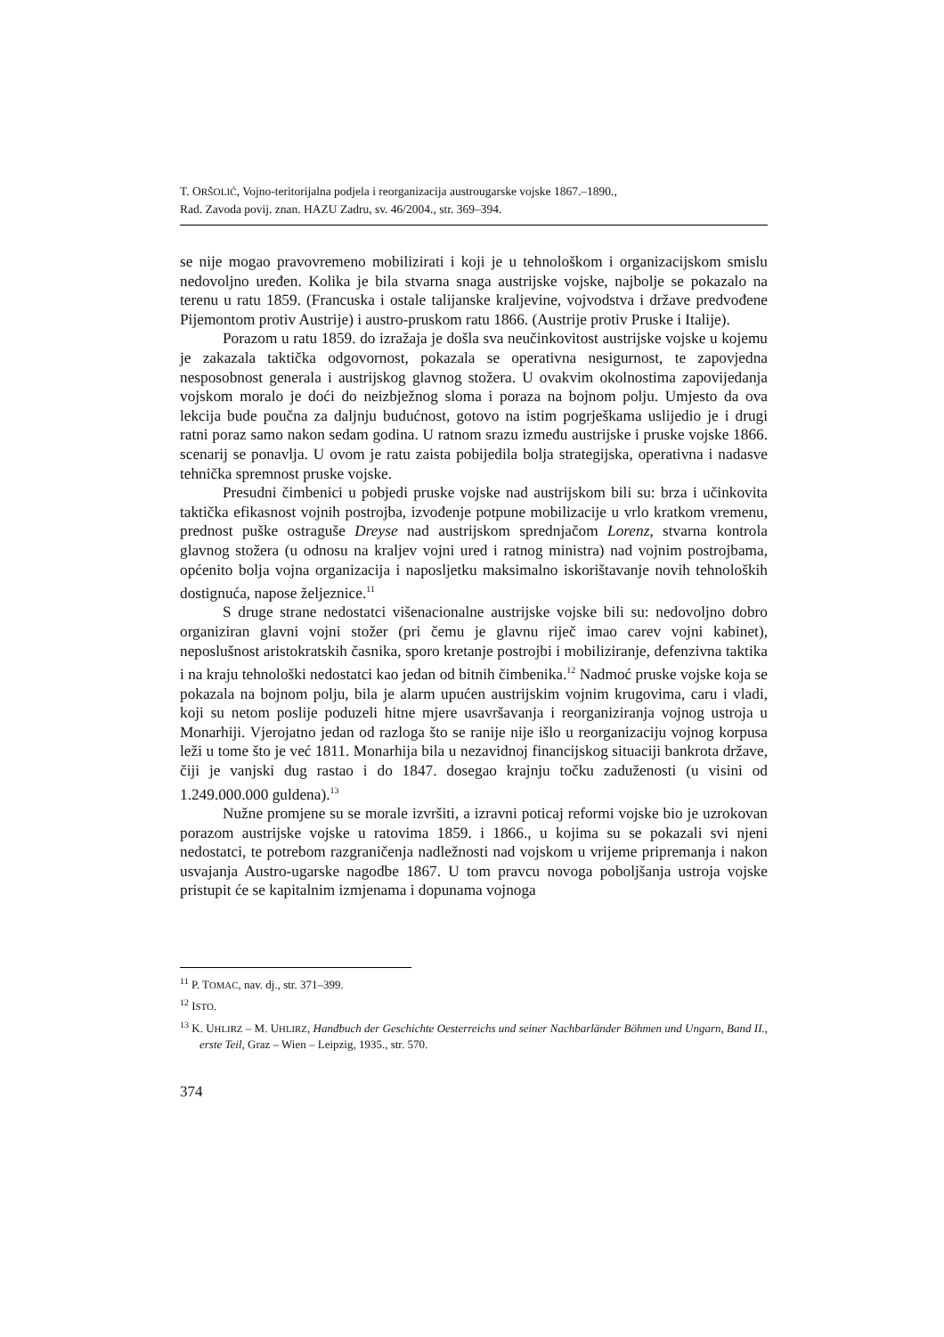T. ORŠOLIĆ, Vojno-teritorijalna podjela i reorganizacija austrougarske vojske 1867.–1890.,
Rad. Zavoda povij. znan. HAZU Zadru, sv. 46/2004., str. 369–394.
se nije mogao pravovremeno mobilizirati i koji je u tehnološkom i organizacijskom smislu nedovoljno uređen. Kolika je bila stvarna snaga austrijske vojske, najbolje se pokazalo na terenu u ratu 1859. (Francuska i ostale talijanske kraljevine, vojvodstva i države predvođene Pijemontom protiv Austrije) i austro-pruskom ratu 1866. (Austrije protiv Pruske i Italije).
Porazom u ratu 1859. do izražaja je došla sva neučinkovitost austrijske vojske u kojemu je zakazala taktička odgovornost, pokazala se operativna nesigurnost, te zapovjedna nesposobnost generala i austrijskog glavnog stožera. U ovakvim okolnostima zapovijedanja vojskom moralo je doći do neizbježnog sloma i poraza na bojnom polju. Umjesto da ova lekcija bude poučna za daljnju budućnost, gotovo na istim pogrješkama uslijedio je i drugi ratni poraz samo nakon sedam godina. U ratnom srazu između austrijske i pruske vojske 1866. scenarij se ponavlja. U ovom je ratu zaista pobijedila bolja strategijska, operativna i nadasve tehnička spremnost pruske vojske.
Presudni čimbenici u pobjedi pruske vojske nad austrijskom bili su: brza i učinkovita taktička efikasnost vojnih postrojba, izvođenje potpune mobilizacije u vrlo kratkom vremenu, prednost puške ostraguše Dreyse nad austrijskom sprednjačom Lorenz, stvarna kontrola glavnog stožera (u odnosu na kraljev vojni ured i ratnog ministra) nad vojnim postrojbama, općenito bolja vojna organizacija i naposljetku maksimalno iskorištavanje novih tehnoloških dostignuća, napose željeznice.<sup>11</sup>
S druge strane nedostatci višenacionalne austrijske vojske bili su: nedovoljno dobro organiziran glavni vojni stožer (pri čemu je glavnu riječ imao carev vojni kabinet), neposlušnost aristokratskih časnika, sporo kretanje postrojbi i mobiliziranje, defenzivna taktika i na kraju tehnološki nedostatci kao jedan od bitnih čimbenika.<sup>12</sup> Nadmoć pruske vojske koja se pokazala na bojnom polju, bila je alarm upućen austrijskim vojnim krugovima, caru i vladi, koji su netom poslije poduzeli hitne mjere usavršavanja i reorganiziranja vojnog ustroja u Monarhiji. Vjerojatno jedan od razloga što se ranije nije išlo u reorganizaciju vojnog korpusa leži u tome što je već 1811. Monarhija bila u nezavidnoj financijskog situaciji bankrota države, čiji je vanjski dug rastao i do 1847. dosegao krajnju točku zaduženosti (u visini od 1.249.000.000 guldena).<sup>13</sup>
Nužne promjene su se morale izvršiti, a izravni poticaj reformi vojske bio je uzrokovan porazom austrijske vojske u ratovima 1859. i 1866., u kojima su se pokazali svi njeni nedostatci, te potrebom razgraničenja nadležnosti nad vojskom u vrijeme pripremanja i nakon usvajanja Austro-ugarske nagodbe 1867. U tom pravcu novoga poboljšanja ustroja vojske pristupit će se kapitalnim izmjenama i dopunama vojnoga
<sup>11</sup> P. TOMAC, nav. dj., str. 371–399.
<sup>12</sup> ISTO.
<sup>13</sup> K. UHLIRZ – M. UHLIRZ, Handbuch der Geschichte Oesterreichs und seiner Nachbarländer Böhmen und Ungarn, Band II., erste Teil, Graz – Wien – Leipzig, 1935., str. 570.
374